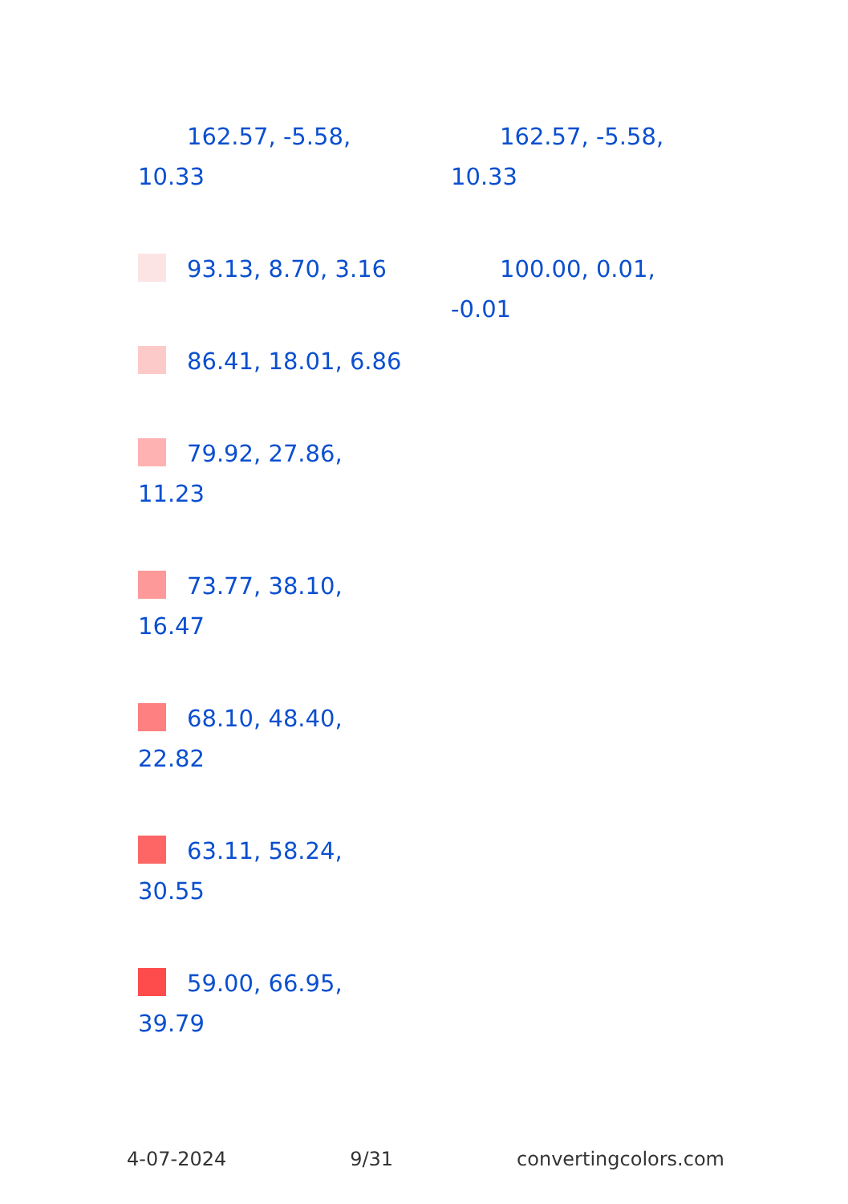162.57, -5.58, 10.33
93.13, 8.70, 3.16
86.41, 18.01, 6.86
79.92, 27.86, 11.23
73.77, 38.10, 16.47
68.10, 48.40, 22.82
63.11, 58.24, 30.55
59.00, 66.95, 39.79
162.57, -5.58, 10.33
100.00, 0.01, -0.01
4-07-2024 9/31 convertingcolors.com